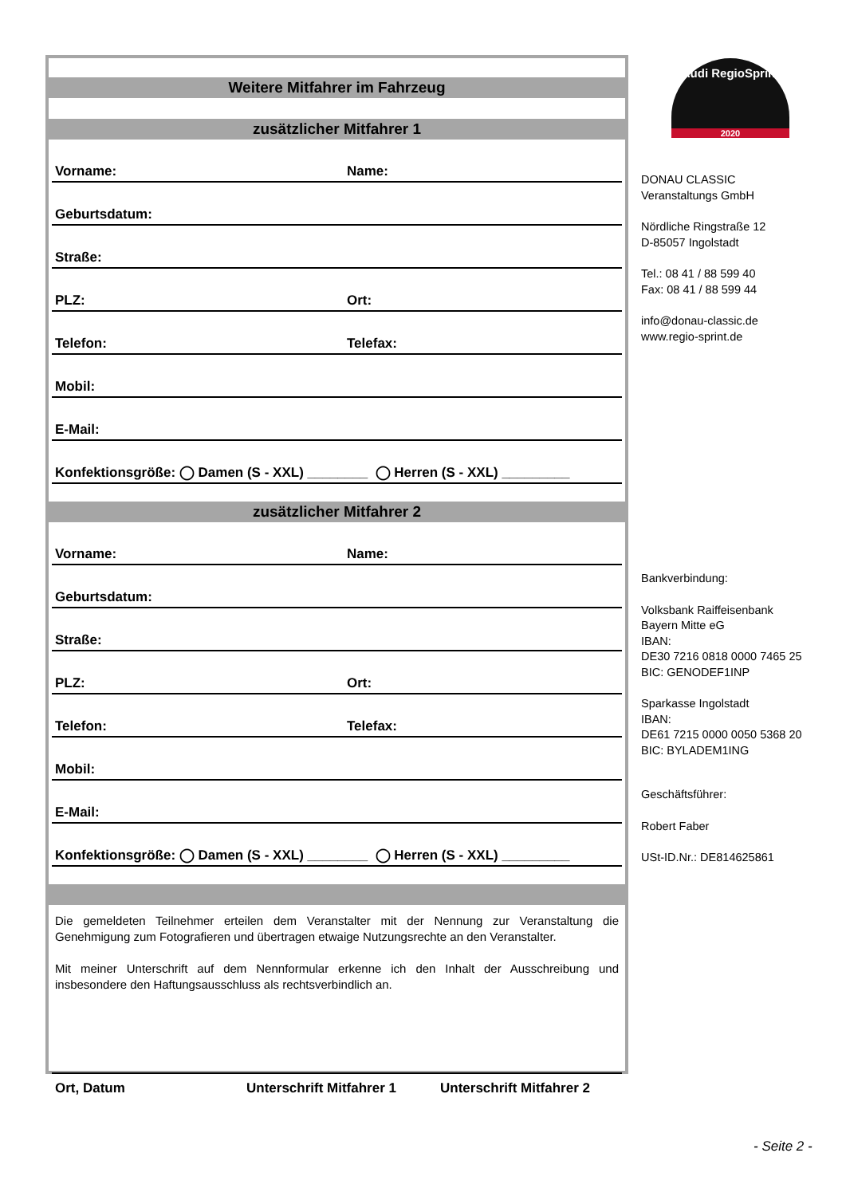Audi RegioSprint
2020
Weitere Mitfahrer im Fahrzeug
zusätzlicher Mitfahrer 1
Vorname: Name:
Geburtsdatum:
Straße:
PLZ: Ort:
Telefon: Telefax:
Mobil:
E-Mail:
Konfektionsgröße: ◯ Damen (S - XXL) ________ ◯ Herren (S - XXL) _________
zusätzlicher Mitfahrer 2
Vorname: Name:
Geburtsdatum:
Straße:
PLZ: Ort:
Telefon: Telefax:
Mobil:
E-Mail:
Konfektionsgröße: ◯ Damen (S - XXL) ________ ◯ Herren (S - XXL) _________
Die gemeldeten Teilnehmer erteilen dem Veranstalter mit der Nennung zur Veranstaltung die Genehmigung zum Fotografieren und übertragen etwaige Nutzungsrechte an den Veranstalter.
Mit meiner Unterschrift auf dem Nennformular erkenne ich den Inhalt der Ausschreibung und insbesondere den Haftungsausschluss als rechtsverbindlich an.
Ort, Datum Unterschrift Mitfahrer 1 Unterschrift Mitfahrer 2
DONAU CLASSIC
Veranstaltungs GmbH
Nördliche Ringstraße 12
D-85057 Ingolstadt
Tel.: 08 41 / 88 599 40
Fax: 08 41 / 88 599 44
info@donau-classic.de
www.regio-sprint.de
Bankverbindung:
Volksbank Raiffeisenbank
Bayern Mitte eG
IBAN:
DE30 7216 0818 0000 7465 25
BIC: GENODEF1INP
Sparkasse Ingolstadt
IBAN:
DE61 7215 0000 0050 5368 20
BIC: BYLADEM1ING
Geschäftsführer:
Robert Faber
USt-ID.Nr.: DE814625861
- Seite 2 -